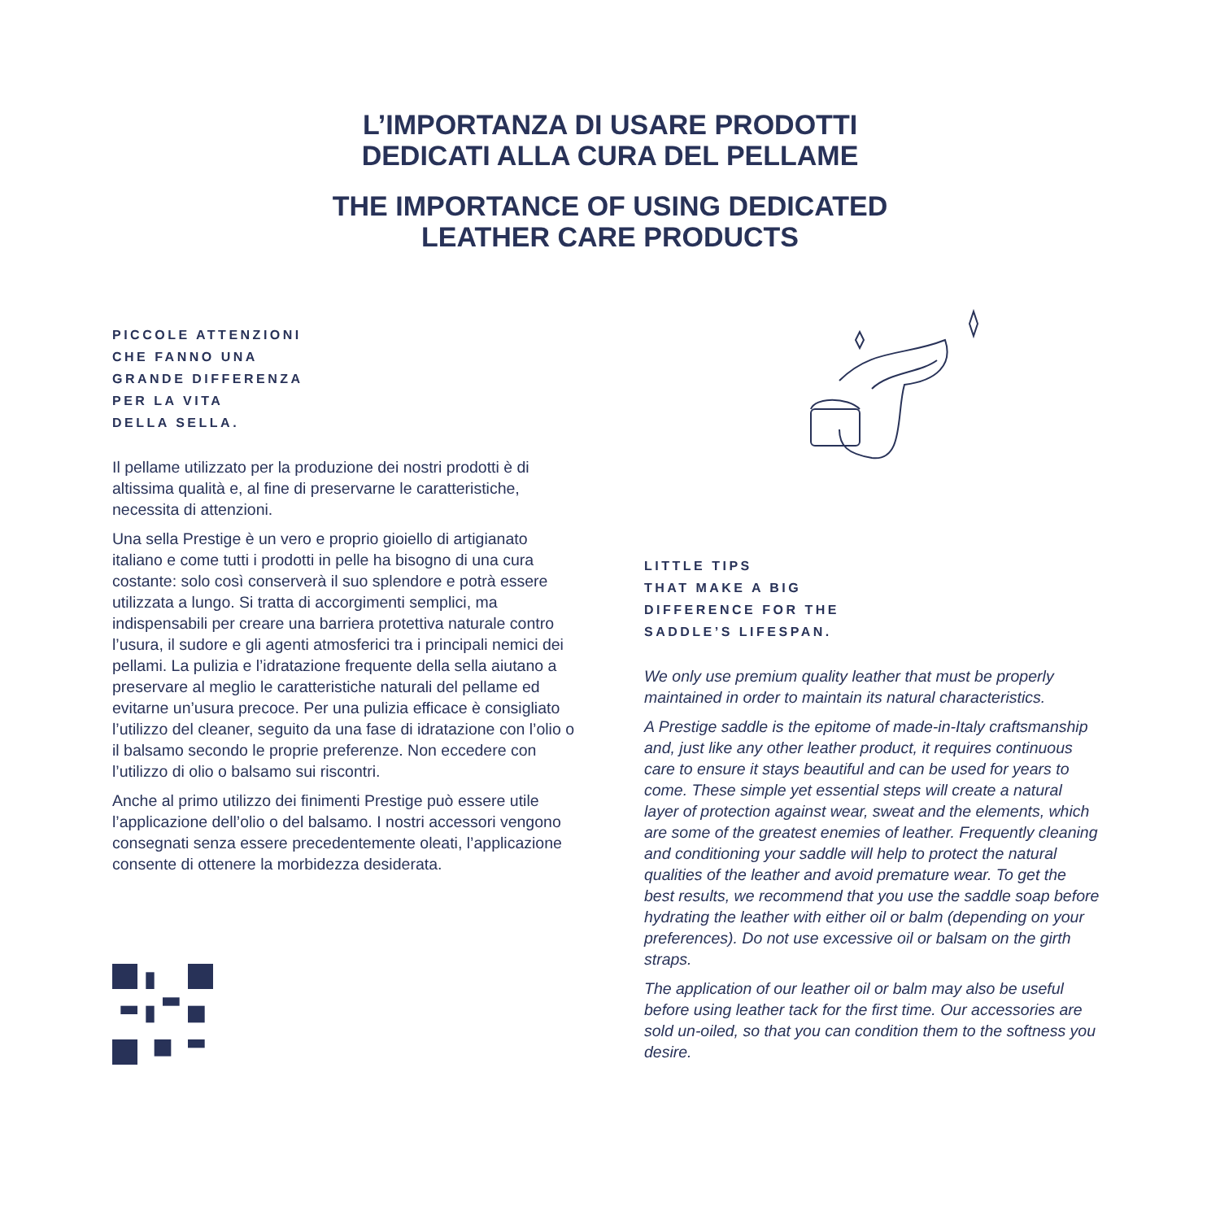L’IMPORTANZA DI USARE PRODOTTI
DEDICATI ALLA CURA DEL PELLAME
THE IMPORTANCE OF USING DEDICATED
LEATHER CARE PRODUCTS
PICCOLE ATTENZIONI
CHE FANNO UNA
GRANDE DIFFERENZA
PER LA VITA
DELLA SELLA.
Il pellame utilizzato per la produzione dei nostri prodotti è di altissima qualità e, al fine di preservarne le caratteristiche, necessita di attenzioni.
Una sella Prestige è un vero e proprio gioiello di artigianato italiano e come tutti i prodotti in pelle ha bisogno di una cura costante: solo così conserverà il suo splendore e potrà essere utilizzata a lungo. Si tratta di accorgimenti semplici, ma indispensabili per creare una barriera protettiva naturale contro l’usura, il sudore e gli agenti atmosferici tra i principali nemici dei pellami. La pulizia e l’idratazione frequente della sella aiutano a preservare al meglio le caratteristiche naturali del pellame ed evitarne un’usura precoce. Per una pulizia efficace è consigliato l’utilizzo del cleaner, seguito da una fase di idratazione con l’olio o il balsamo secondo le proprie preferenze. Non eccedere con l’utilizzo di olio o balsamo sui riscontri.
Anche al primo utilizzo dei finimenti Prestige può essere utile l’applicazione dell’olio o del balsamo. I nostri accessori vengono consegnati senza essere precedentemente oleati, l’applicazione consente di ottenere la morbidezza desiderata.
LITTLE TIPS
THAT MAKE A BIG
DIFFERENCE FOR THE
SADDLE’S LIFESPAN.
We only use premium quality leather that must be properly maintained in order to maintain its natural characteristics.
A Prestige saddle is the epitome of made-in-Italy craftsmanship and, just like any other leather product, it requires continuous care to ensure it stays beautiful and can be used for years to come. These simple yet essential steps will create a natural layer of protection against wear, sweat and the elements, which are some of the greatest enemies of leather. Frequently cleaning and conditioning your saddle will help to protect the natural qualities of the leather and avoid premature wear. To get the best results, we recommend that you use the saddle soap before hydrating the leather with either oil or balm (depending on your preferences). Do not use excessive oil or balsam on the girth straps.
The application of our leather oil or balm may also be useful before using leather tack for the first time. Our accessories are sold un-oiled, so that you can condition them to the softness you desire.